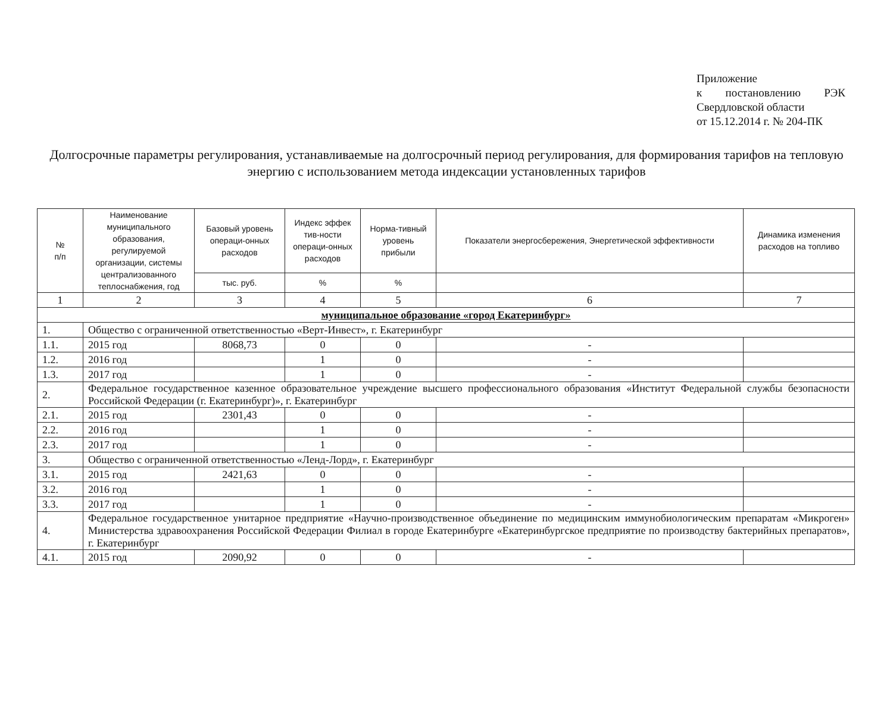Приложение
к постановлению РЭК
Свердловской области
от 15.12.2014 г. № 204-ПК
Долгосрочные параметры регулирования, устанавливаемые на долгосрочный период регулирования, для формирования тарифов на тепловую энергию с использованием метода индексации установленных тарифов
| № п/п | Наименование муниципального образования, регулируемой организации, системы централизованного теплоснабжения, год | Базовый уровень операци-онных расходов | Индекс эффек тив-ности операци-онных расходов | Норма-тивный уровень прибыли | Показатели энергосбережения, Энергетической эффективности | Динамика изменения расходов на топливо |
| --- | --- | --- | --- | --- | --- | --- |
| | | тыс. руб. | % | % | | |
| 1 | 2 | 3 | 4 | 5 | 6 | 7 |
| муниципальное образование «город Екатеринбург» | | | | | | |
| 1. | Общество с ограниченной ответственностью «Верт-Инвест», г. Екатеринбург | | | | | |
| 1.1. | 2015 год | 8068,73 | 0 | 0 | - | |
| 1.2. | 2016 год | | 1 | 0 | - | |
| 1.3. | 2017 год | | 1 | 0 | - | |
| 2. | Федеральное государственное казенное образовательное учреждение высшего профессионального образования «Институт Федеральной службы безопасности Российской Федерации (г. Екатеринбург)», г. Екатеринбург | | | | | |
| 2.1. | 2015 год | 2301,43 | 0 | 0 | - | |
| 2.2. | 2016 год | | 1 | 0 | - | |
| 2.3. | 2017 год | | 1 | 0 | - | |
| 3. | Общество с ограниченной ответственностью «Ленд-Лорд», г. Екатеринбург | | | | | |
| 3.1. | 2015 год | 2421,63 | 0 | 0 | - | |
| 3.2. | 2016 год | | 1 | 0 | - | |
| 3.3. | 2017 год | | 1 | 0 | - | |
| 4. | Федеральное государственное унитарное предприятие «Научно-производственное объединение по медицинским иммунобиологическим препаратам «Микроген» Министерства здравоохранения Российской Федерации Филиал в городе Екатеринбурге «Екатеринбургское предприятие по производству бактерийных препаратов», г. Екатеринбург | | | | | |
| 4.1. | 2015 год | 2090,92 | 0 | 0 | - | |